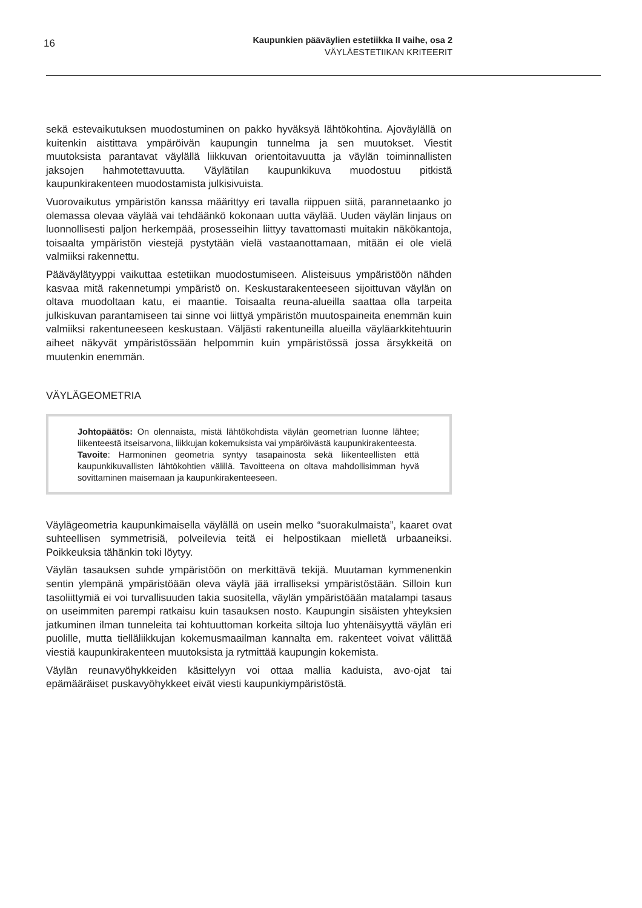16
Kaupunkien pääväylien estetiikka II vaihe, osa 2
VÄYLÄESTETIIKAN KRITEERIT
sekä estevaikutuksen muodostuminen on pakko hyväksyä lähtökohtina. Ajoväylällä on kuitenkin aistittava ympäröivän kaupungin tunnelma ja sen muutokset. Viestit muutoksista parantavat väylällä liikkuvan orientoitavuutta ja väylän toiminnallisten jaksojen hahmotettavuutta. Väylätilan kaupunkikuva muodostuu pitkistä kaupunkirakenteen muodostamista julkisivuista.
Vuorovaikutus ympäristön kanssa määrittyy eri tavalla riippuen siitä, parannetaanko jo olemassa olevaa väylää vai tehdäänkö kokonaan uutta väylää. Uuden väylän linjaus on luonnollisesti paljon herkempää, prosesseihin liittyy tavattomasti muitakin näkökantoja, toisaalta ympäristön viestejä pystytään vielä vastaanottamaan, mitään ei ole vielä valmiiksi rakennettu.
Pääväylätyyppi vaikuttaa estetiikan muodostumiseen. Alisteisuus ympäristöön nähden kasvaa mitä rakennetumpi ympäristö on. Keskustarakenteeseen sijoittuvan väylän on oltava muodoltaan katu, ei maantie. Toisaalta reuna-alueilla saattaa olla tarpeita julkiskuvan parantamiseen tai sinne voi liittyä ympäristön muutospaineita enemmän kuin valmiiksi rakentuneeseen keskustaan. Väljästi rakentuneilla alueilla väyläarkkitehtuurin aiheet näkyvät ympäristössään helpommin kuin ympäristössä jossa ärsykkeitä on muutenkin enemmän.
VÄYLÄGEOMETRIA
Johtopäätös: On olennaista, mistä lähtökohdista väylän geometrian luonne lähtee; liikenteestä itseisarvona, liikkujan kokemuksista vai ympäröivästä kaupunkirakenteesta.
Tavoite: Harmoninen geometria syntyy tasapainosta sekä liikenteellisten että kaupunkikuvallisten lähtökohtien välillä. Tavoitteena on oltava mahdollisimman hyvä sovittaminen maisemaan ja kaupunkirakenteeseen.
Väylägeometria kaupunkimaisella väylällä on usein melko “suorakulmaista”, kaaret ovat suhteellisen symmetrisiä, polveilevia teitä ei helpostikaan mielletä urbaaneiksi. Poikkeuksia tähänkin toki löytyy.
Väylän tasauksen suhde ympäristöön on merkittävä tekijä. Muutaman kymmenenkin sentin ylempänä ympäristöään oleva väylä jää irralliseksi ympäristöstään. Silloin kun tasoliittymiä ei voi turvallisuuden takia suositella, väylän ympäristöään matalampi tasaus on useimmiten parempi ratkaisu kuin tasauksen nosto. Kaupungin sisäisten yhteyksien jatkuminen ilman tunneleita tai kohtuuttoman korkeita siltoja luo yhtenäisyyttä väylän eri puolille, mutta tielläliikkujan kokemusmaailman kannalta em. rakenteet voivat välittää viestiä kaupunkirakenteen muutoksista ja rytmittää kaupungin kokemista.
Väylän reunavyöhykkeiden käsittelyyn voi ottaa mallia kaduista, avo-ojat tai epämääräiset puskavyöhykkeet eivät viesti kaupunkiympäristöstä.